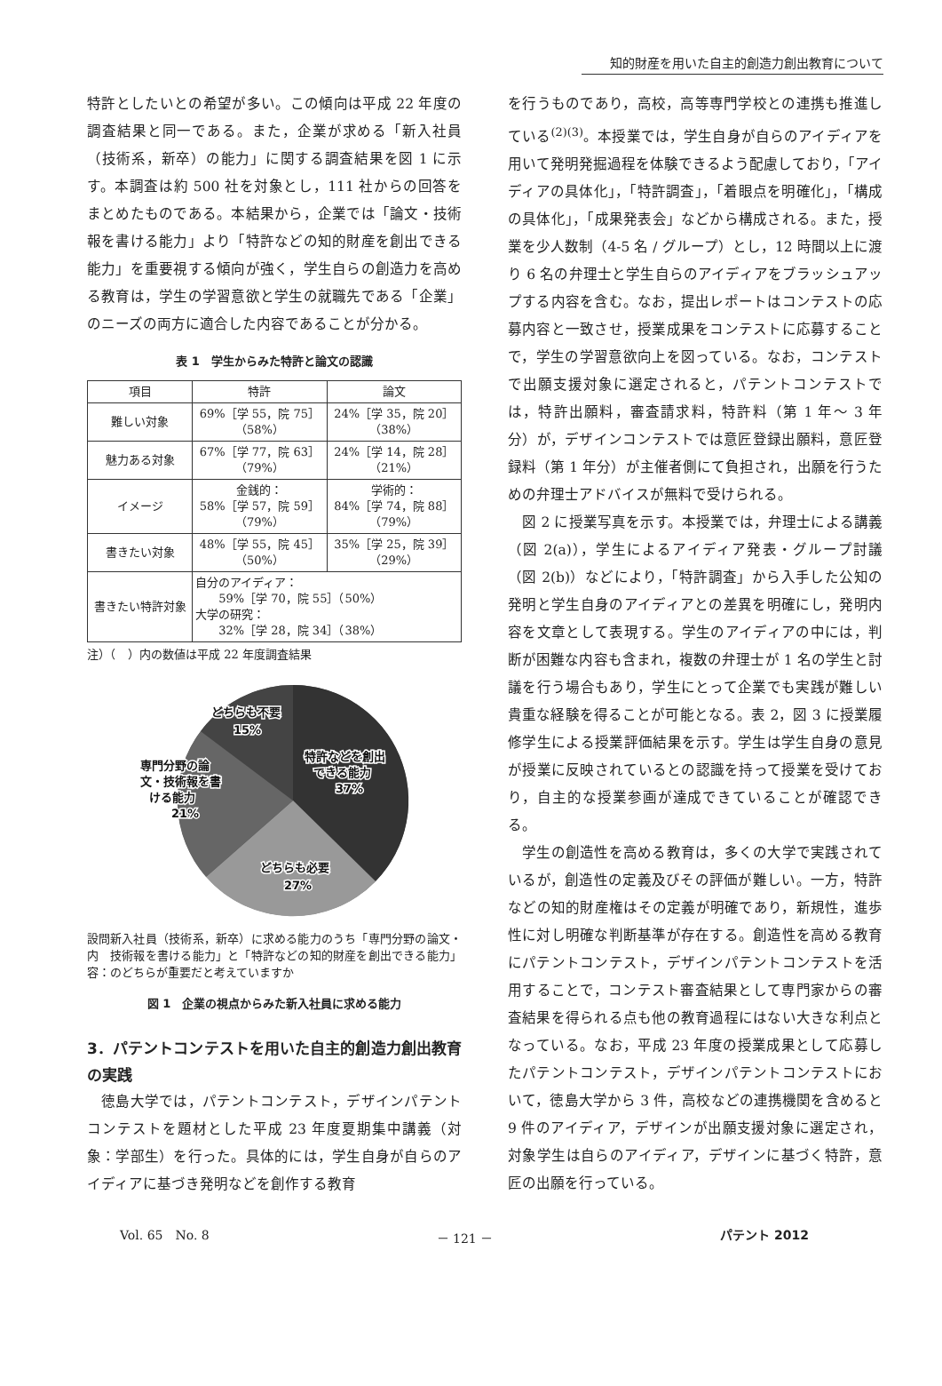知的財産を用いた自主的創造力創出教育について
特許としたいとの希望が多い。この傾向は平成 22 年度の調査結果と同一である。また，企業が求める「新入社員（技術系，新卒）の能力」に関する調査結果を図 1 に示す。本調査は約 500 社を対象とし，111 社からの回答をまとめたものである。本結果から，企業では「論文・技術報を書ける能力」より「特許などの知的財産を創出できる能力」を重要視する傾向が強く，学生自らの創造力を高める教育は，学生の学習意欲と学生の就職先である「企業」のニーズの両方に適合した内容であることが分かる。
表 1　学生からみた特許と論文の認識
| 項目 | 特許 | 論文 |
| --- | --- | --- |
| 難しい対象 | 69%［学 55，院 75］ （58%） | 24%［学 35，院 20］ （38%） |
| 魅力ある対象 | 67%［学 77，院 63］ （79%） | 24%［学 14，院 28］ （21%） |
| イメージ | 金銭的： 58%［学 57，院 59］ （79%） | 学術的： 84%［学 74，院 88］ （79%） |
| 書きたい対象 | 48%［学 55，院 45］ （50%） | 35%［学 25，院 39］ （29%） |
| 書きたい特許対象 | 自分のアイディア： 59%［学 70，院 55］（50%） 大学の研究： 32%［学 28，院 34］（38%） | |
注）（　）内の数値は平成 22 年度調査結果
どちらも不要
15%
特許などを創出
できる能力
37%
専門分野の論
文・技術報を書
ける能力
21%
どちらも必要
27%
設問内容： 新入社員（技術系，新卒）に求める能力のうち「専門分野の論文・技術報を書ける能力」と「特許などの知的財産を創出できる能力」のどちらが重要だと考えていますか
図 1　企業の視点からみた新入社員に求める能力
3．パテントコンテストを用いた自主的創造力創出教育の実践
　徳島大学では，パテントコンテスト，デザインパテントコンテストを題材とした平成 23 年度夏期集中講義（対象：学部生）を行った。具体的には，学生自身が自らのアイディアに基づき発明などを創作する教育
を行うものであり，高校，高等専門学校との連携も推進している<sup>(2)(3)</sup>。本授業では，学生自身が自らのアイディアを用いて発明発掘過程を体験できるよう配慮しており，「アイディアの具体化」，「特許調査」，「着眼点を明確化」，「構成の具体化」，「成果発表会」などから構成される。また，授業を少人数制（4-5 名 / グループ）とし，12 時間以上に渡り 6 名の弁理士と学生自らのアイディアをブラッシュアップする内容を含む。なお，提出レポートはコンテストの応募内容と一致させ，授業成果をコンテストに応募することで，学生の学習意欲向上を図っている。なお，コンテストで出願支援対象に選定されると，パテントコンテストでは，特許出願料，審査請求料，特許料（第 1 年～ 3 年分）が，デザインコンテストでは意匠登録出願料，意匠登録料（第 1 年分）が主催者側にて負担され，出願を行うための弁理士アドバイスが無料で受けられる。
　図 2 に授業写真を示す。本授業では，弁理士による講義（図 2(a)），学生によるアイディア発表・グループ討議（図 2(b)）などにより，「特許調査」から入手した公知の発明と学生自身のアイディアとの差異を明確にし，発明内容を文章として表現する。学生のアイディアの中には，判断が困難な内容も含まれ，複数の弁理士が 1 名の学生と討議を行う場合もあり，学生にとって企業でも実践が難しい貴重な経験を得ることが可能となる。表 2，図 3 に授業履修学生による授業評価結果を示す。学生は学生自身の意見が授業に反映されているとの認識を持って授業を受けており，自主的な授業参画が達成できていることが確認できる。
　学生の創造性を高める教育は，多くの大学で実践されているが，創造性の定義及びその評価が難しい。一方，特許などの知的財産権はその定義が明確であり，新規性，進歩性に対し明確な判断基準が存在する。創造性を高める教育にパテントコンテスト，デザインパテントコンテストを活用することで，コンテスト審査結果として専門家からの審査結果を得られる点も他の教育過程にはない大きな利点となっている。なお，平成 23 年度の授業成果として応募したパテントコンテスト，デザインパテントコンテストにおいて，徳島大学から 3 件，高校などの連携機関を含めると 9 件のアイディア，デザインが出願支援対象に選定され，対象学生は自らのアイディア，デザインに基づく特許，意匠の出願を行っている。
Vol. 65　No. 8 － 121 － パテント 2012